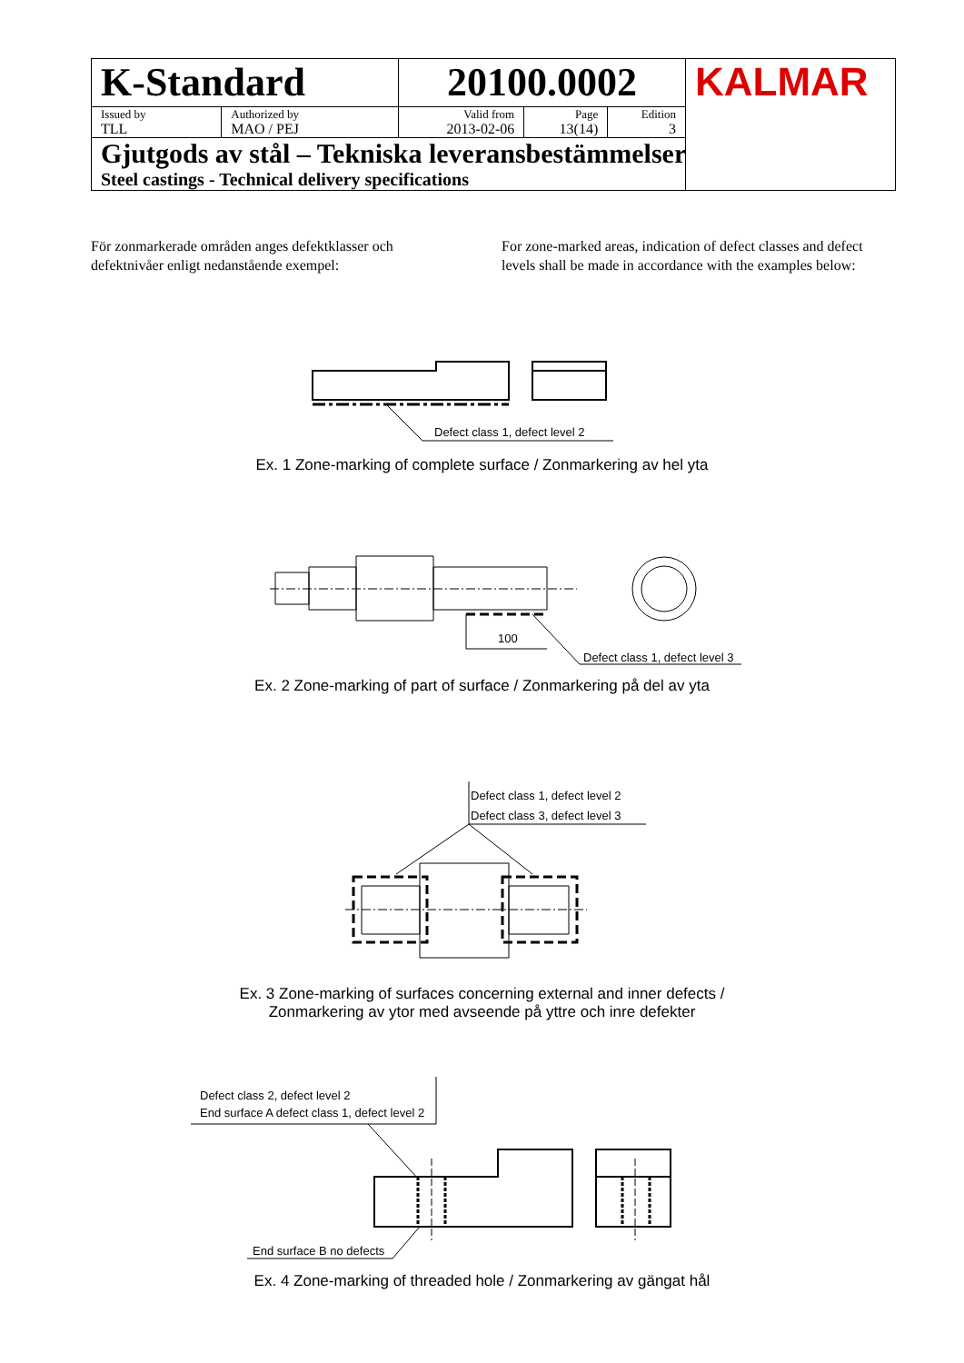| K-Standard | | 20100.0002 | | | KALMAR |
| Issued by TLL | Authorized by MAO / PEJ | Valid from 2013-02-06 | Page 13(14) | Edition 3 | |
| Gjutgods av stål – Tekniska leveransbestämmelser Steel castings - Technical delivery specifications | | | | | |
För zonmarkerade områden anges defektklasser och defektnivåer enligt nedanstående exempel:
For zone-marked areas, indication of defect classes and defect levels shall be made in accordance with the examples below:
Defect class 1, defect level 2
Ex. 1 Zone-marking of complete surface / Zonmarkering av hel yta
100
Defect class 1, defect level 3
Ex. 2 Zone-marking of part of surface / Zonmarkering på del av yta
Defect class 1, defect level 2
Defect class 3, defect level 3
Ex. 3 Zone-marking of surfaces concerning external and inner defects /
Zonmarkering av ytor med avseende på yttre och inre defekter
Defect class 2, defect level 2
End surface A defect class 1, defect level 2
End surface B no defects
Ex. 4 Zone-marking of threaded hole / Zonmarkering av gängat hål